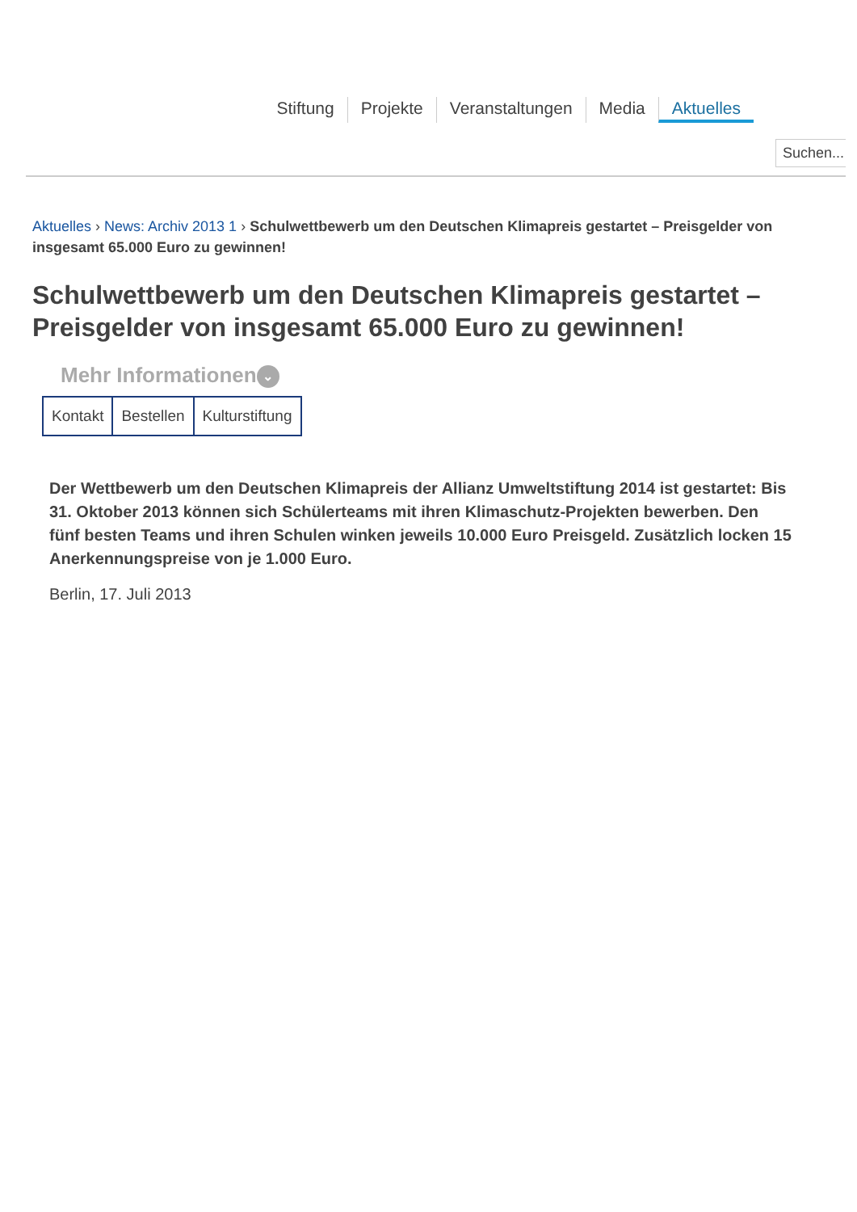Stiftung Projekte Veranstaltungen Media Aktuelles
Suchen...
Aktuelles › News: Archiv 2013 1 › Schulwettbewerb um den Deutschen Klimapreis gestartet – Preisgelder von insgesamt 65.000 Euro zu gewinnen!
Schulwettbewerb um den Deutschen Klimapreis gestartet – Preisgelder von insgesamt 65.000 Euro zu gewinnen!
Mehr Informationen ⌄
Kontakt Bestellen Kulturstiftung
Der Wettbewerb um den Deutschen Klimapreis der Allianz Umweltstiftung 2014 ist gestartet: Bis 31. Oktober 2013 können sich Schülerteams mit ihren Klimaschutz-Projekten bewerben. Den fünf besten Teams und ihren Schulen winken jeweils 10.000 Euro Preisgeld. Zusätzlich locken 15 Anerkennungspreise von je 1.000 Euro.
Berlin, 17. Juli 2013